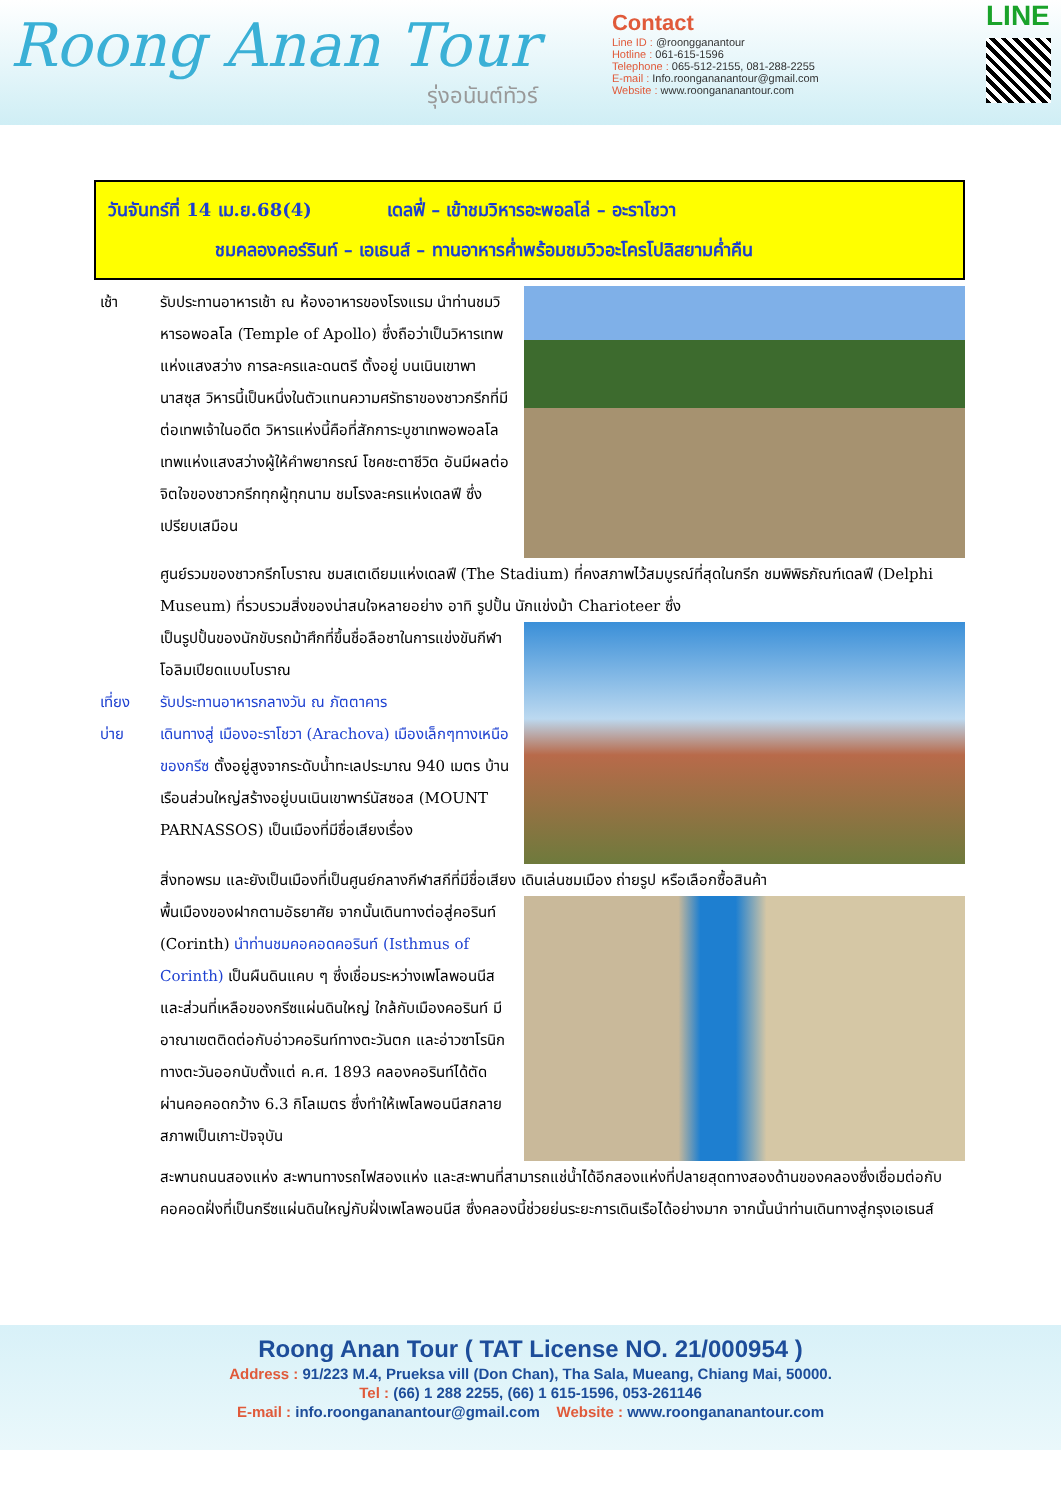Roong Anan Tour
รุ่งอนันต์ทัวร์
Contact
Line ID : @roongganantour
Hotline : 061-615-1596
Telephone : 065-512-2155, 081-288-2255
E-mail : Info.roongananantour@gmail.com
Website : www.roongananantour.com
LINE
วันจันทร์ที่ 14 เม.ย.68(4) เดลฟี่ – เข้าชมวิหารอะพอลโล่ – อะราโชวา
ชมคลองคอร์รินท์ – เอเธนส์ – ทานอาหารค่ำพร้อมชมวิวอะโครโปลิสยามค่ำคืน
เช้า รับประทานอาหารเช้า ณ ห้องอาหารของโรงแรม นำท่านชมวิหารอพอลโล (Temple of Apollo) ซึ่งถือว่าเป็นวิหารเทพแห่งแสงสว่าง การละครและดนตรี ตั้งอยู่ บนเนินเขาพานาสซุส วิหารนี้เป็นหนึ่งในตัวแทนความศรัทธาของชาวกรีกที่มีต่อเทพเจ้าในอดีต วิหารแห่งนี้คือที่สักการะบูชาเทพอพอลโล เทพแห่งแสงสว่างผู้ให้คำพยากรณ์ โชคชะตาชีวิต อันมีผลต่อจิตใจของชาวกรีกทุกผู้ทุกนาม ชมโรงละครแห่งเดลฟี ซึ่งเปรียบเสมือน
ศูนย์รวมของชาวกรีกโบราณ ชมสเตเดียมแห่งเดลฟี (The Stadium) ที่คงสภาพไว้สมบูรณ์ที่สุดในกรีก ชมพิพิธภัณฑ์เดลฟี (Delphi Museum) ที่รวบรวมสิ่งของน่าสนใจหลายอย่าง อาทิ รูปปั้น นักแข่งม้า Charioteer ซึ่ง
เที่ยง
บ่าย
เป็นรูปปั้นของนักขับรถม้าศึกที่ขึ้นชื่อลือชาในการแข่งขันกีฬาโอลิมเปียดแบบโบราณ
รับประทานอาหารกลางวัน ณ ภัตตาคาร
เดินทางสู่ เมืองอะราโชวา (Arachova) เมืองเล็กๆทางเหนือของกรีซ ตั้งอยู่สูงจากระดับน้ำทะเลประมาณ 940 เมตร บ้านเรือนส่วนใหญ่สร้างอยู่บนเนินเขาพาร์นัสซอส (MOUNT PARNASSOS) เป็นเมืองที่มีชื่อเสียงเรื่อง
สิ่งทอพรม และยังเป็นเมืองที่เป็นศูนย์กลางกีฬาสกีที่มีชื่อเสียง เดินเล่นชมเมือง ถ่ายรูป หรือเลือกซื้อสินค้า
พื้นเมืองของฝากตามอัธยาศัย จากนั้นเดินทางต่อสู่คอรินท์ (Corinth) นำท่านชมคอคอดคอรินท์ (Isthmus of Corinth) เป็นผืนดินแคบ ๆ ซึ่งเชื่อมระหว่างเพโลพอนนีสและส่วนที่เหลือของกรีซแผ่นดินใหญ่ ใกล้กับเมืองคอรินท์ มีอาณาเขตติดต่อกับอ่าวคอรินท์ทางตะวันตก และอ่าวซาโรนิกทางตะวันออกนับตั้งแต่ ค.ศ. 1893 คลองคอรินท์ได้ตัดผ่านคอคอดกว้าง 6.3 กิโลเมตร ซึ่งทำให้เพโลพอนนีสกลายสภาพเป็นเกาะปัจจุบัน
สะพานถนนสองแห่ง สะพานทางรถไฟสองแห่ง และสะพานที่สามารถแช่น้ำได้อีกสองแห่งที่ปลายสุดทางสองด้านของคลองซึ่งเชื่อมต่อกับคอคอดฝั่งที่เป็นกรีซแผ่นดินใหญ่กับฝั่งเพโลพอนนีส ซึ่งคลองนี้ช่วยย่นระยะการเดินเรือได้อย่างมาก จากนั้นนำท่านเดินทางสู่กรุงเอเธนส์
Roong Anan Tour ( TAT License NO. 21/000954 )
Address : 91/223 M.4, Prueksa vill (Don Chan), Tha Sala, Mueang, Chiang Mai, 50000.
Tel : (66) 1 288 2255, (66) 1 615-1596, 053-261146
E-mail : info.roongananantour@gmail.com Website : www.roongananantour.com